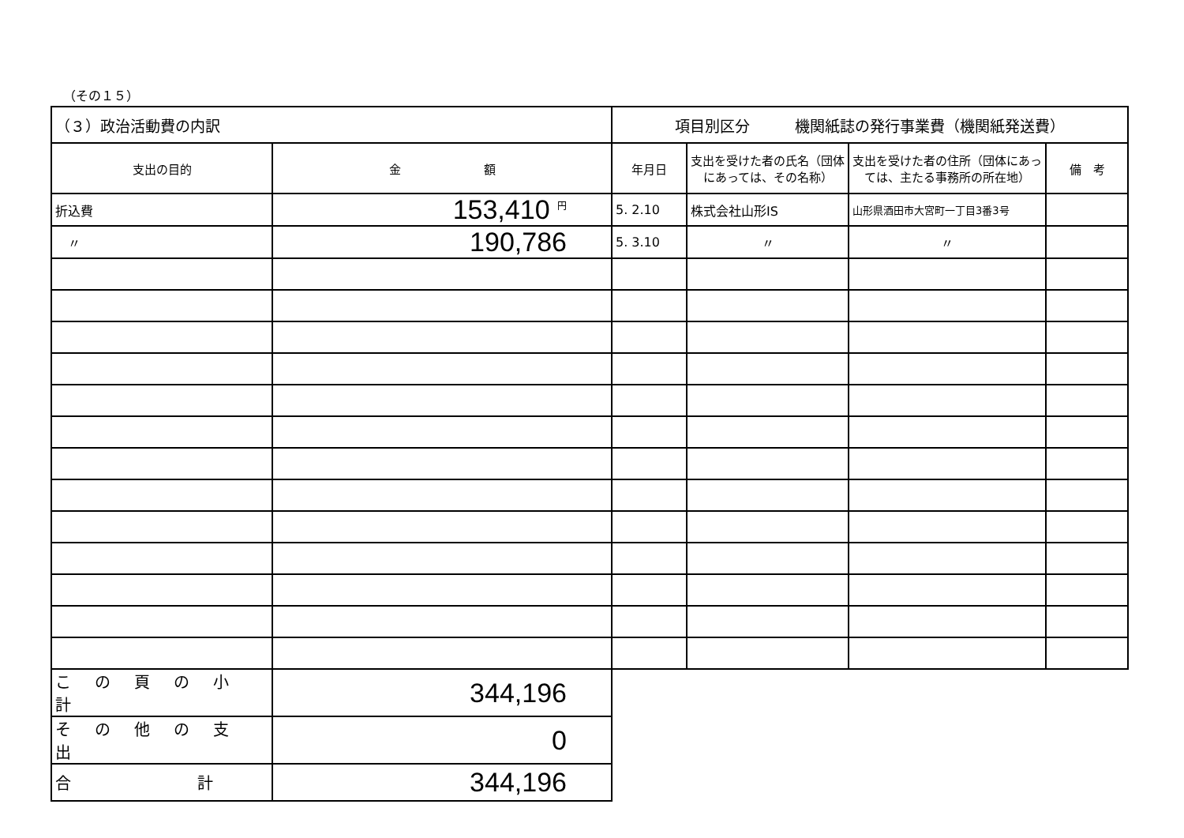（その１５）
| （３）政治活動費の内訳 | | 項目別区分 機関紙誌の発行事業費（機関紙発送費） | | | |
| 支出の目的 | 金 額 | 年月日 | 支出を受けた者の氏名（団体にあっては、その名称） | 支出を受けた者の住所（団体にあっては、主たる事務所の所在地） | 備 考 |
| 折込費 | 153,410 <sup>円</sup> | 5. 2.10 | 株式会社山形IS | 山形県酒田市大宮町一丁目3番3号 | |
| 〃 | 190,786 | 5. 3.10 | 〃 | 〃 | |
| この頁の小計 | 344,196 | | | | |
| その他の支出 | 0 | | | | |
| 合 計 | 344,196 | | | | |